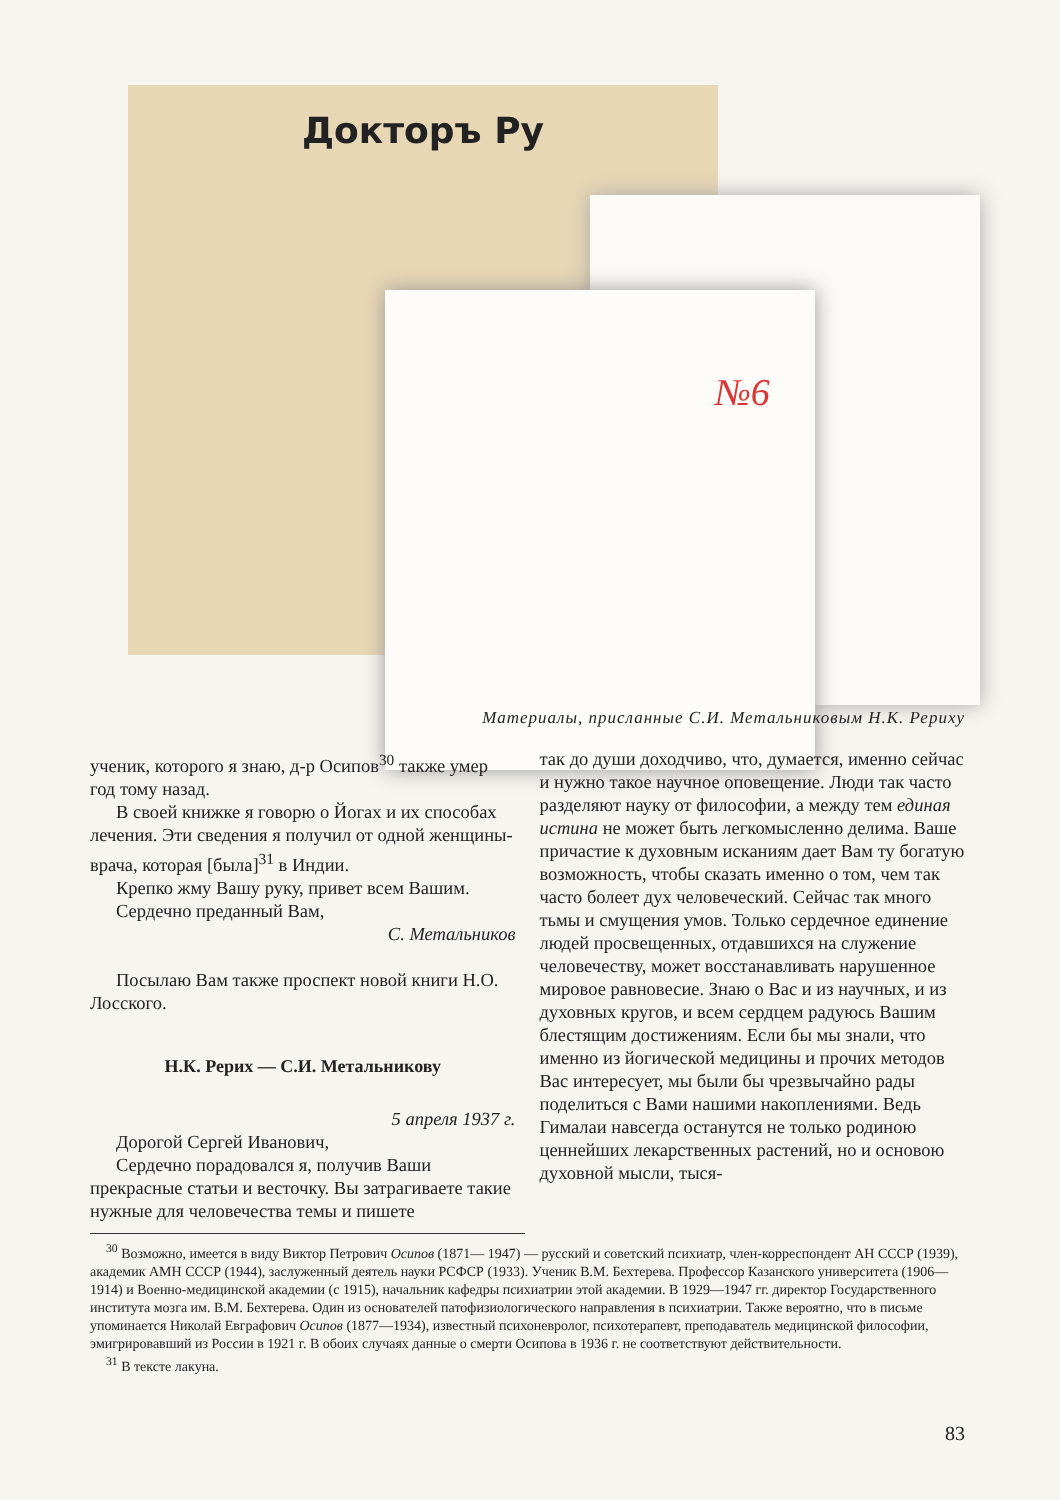Докторъ Ру
№6
Материалы, присланные С.И. Метальниковым Н.К. Рериху
ученик, которого я знаю, д-р Осипов<sup>30</sup> также умер год тому назад.
В своей книжке я говорю о Йогах и их способах лечения. Эти сведения я получил от одной женщины-врача, которая [была]<sup>31</sup> в Индии.
Крепко жму Вашу руку, привет всем Вашим.
Сердечно преданный Вам,
С. Метальников
Посылаю Вам также проспект новой книги Н.О. Лосского.
Н.К. Рерих — С.И. Метальникову
5 апреля 1937 г.
Дорогой Сергей Иванович,
Сердечно порадовался я, получив Ваши прекрасные статьи и весточку. Вы затрагиваете такие нужные для человечества темы и пишете
так до души доходчиво, что, думается, именно сейчас и нужно такое научное оповещение. Люди так часто разделяют науку от философии, а между тем единая истина не может быть легкомысленно делима. Ваше причастие к духовным исканиям дает Вам ту богатую возможность, чтобы сказать именно о том, чем так часто болеет дух человеческий. Сейчас так много тьмы и смущения умов. Только сердечное единение людей просвещенных, отдавшихся на служение человечеству, может восстанавливать нарушенное мировое равновесие. Знаю о Вас и из научных, и из духовных кругов, и всем сердцем радуюсь Вашим блестящим достижениям. Если бы мы знали, что именно из йогической медицины и прочих методов Вас интересует, мы были бы чрезвычайно рады поделиться с Вами нашими накоплениями. Ведь Гималаи навсегда останутся не только родиною ценнейших лекарственных растений, но и основою духовной мысли, тыся-
<sup>30</sup> Возможно, имеется в виду Виктор Петрович Осипов (1871— 1947) — русский и советский психиатр, член-корреспондент АН СССР (1939), академик АМН СССР (1944), заслуженный деятель науки РСФСР (1933). Ученик В.М. Бехтерева. Профессор Казанского университета (1906—1914) и Военно-медицинской академии (с 1915), начальник кафедры психиатрии этой академии. В 1929—1947 гг. директор Государственного института мозга им. В.М. Бехтерева. Один из основателей патофизиологического направления в психиатрии. Также вероятно, что в письме упоминается Николай Евграфович Осипов (1877—1934), известный психоневролог, психотерапевт, преподаватель медицинской философии, эмигрировавший из России в 1921 г. В обоих случаях данные о смерти Осипова в 1936 г. не соответствуют действительности.
<sup>31</sup> В тексте лакуна.
83